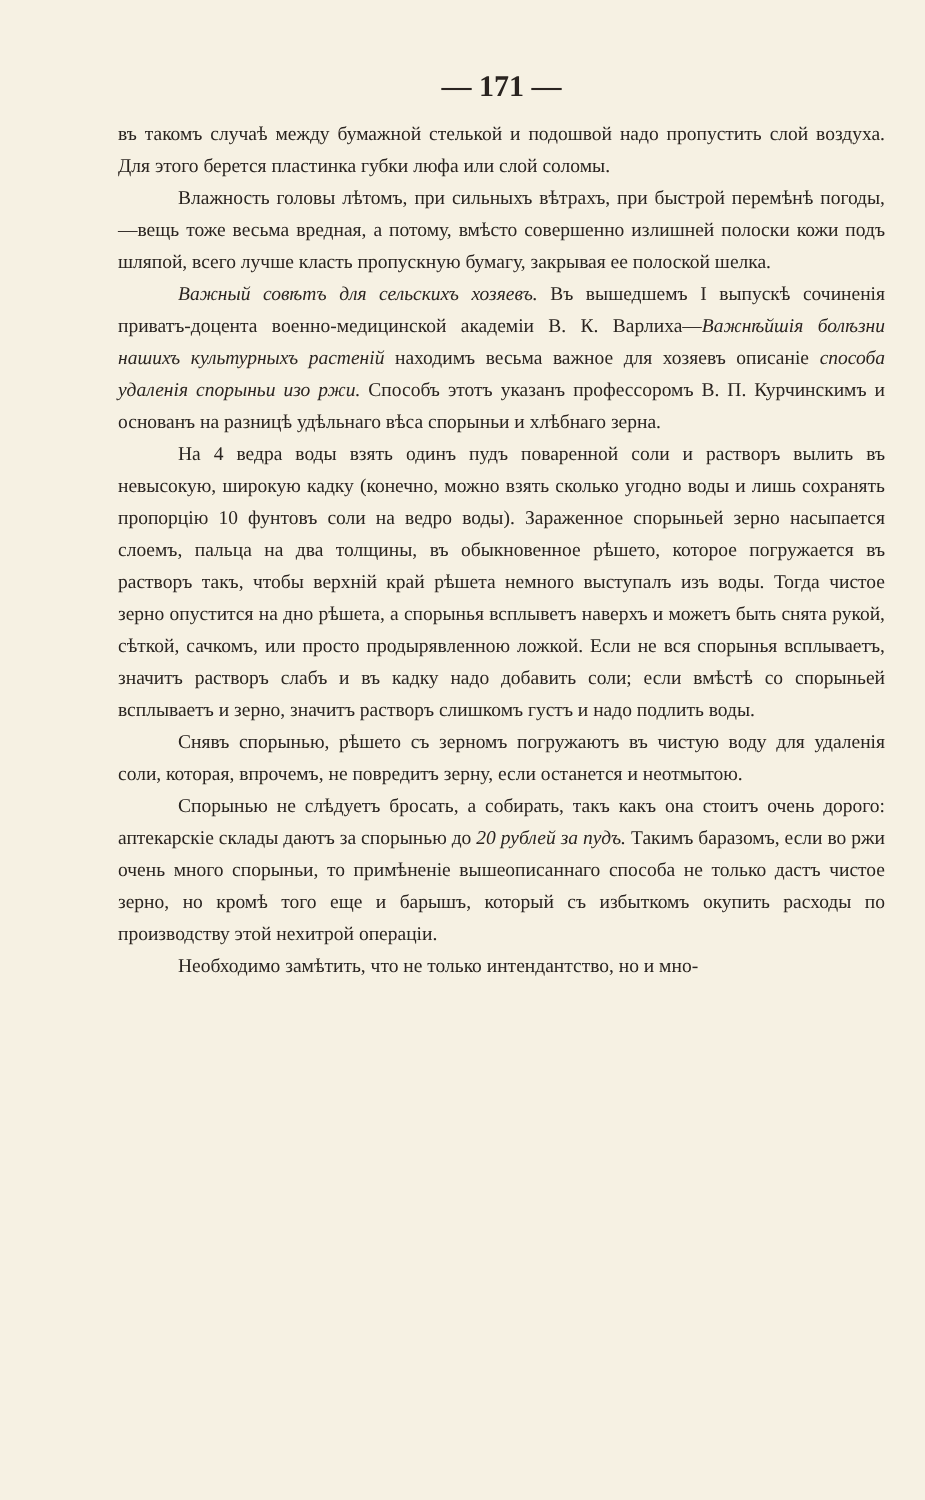— 171 —
въ такомъ случаѣ между бумажной стелькой и подошвой надо пропустить слой воздуха. Для этого берется пластинка губки люфа или слой соломы.
Влажность головы лѣтомъ, при сильныхъ вѣтрахъ, при быстрой перемѣнѣ погоды,—вещь тоже весьма вредная, а потому, вмѣсто совершенно излишней полоски кожи подъ шляпой, всего лучше класть пропускную бумагу, закрывая ее полоской шелка.
Важный совѣтъ для сельскихъ хозяевъ. Въ вышедшемъ I выпускѣ сочиненія приватъ-доцента военно-медицинской академіи В. К. Варлиха—Важнѣйшія болѣзни нашихъ культурныхъ растеній находимъ весьма важное для хозяевъ описаніе способа удаленія спорыньи изо ржи. Способъ этотъ указанъ профессоромъ В. П. Курчинскимъ и основанъ на разницѣ удѣльнаго вѣса спорыньи и хлѣбнаго зерна.
На 4 ведра воды взять одинъ пудъ поваренной соли и растворъ вылить въ невысокую, широкую кадку (конечно, можно взять сколько угодно воды и лишь сохранять пропорцію 10 фунтовъ соли на ведро воды). Зараженное спорыньей зерно насыпается слоемъ, пальца на два толщины, въ обыкновенное рѣшето, которое погружается въ растворъ такъ, чтобы верхній край рѣшета немного выступалъ изъ воды. Тогда чистое зерно опустится на дно рѣшета, а спорынья всплыветъ наверхъ и можетъ быть снята рукой, сѣткой, сачкомъ, или просто продырявленною ложкой. Если не вся спорынья всплываетъ, значитъ растворъ слабъ и въ кадку надо добавить соли; если вмѣстѣ со спорыньей всплываетъ и зерно, значитъ растворъ слишкомъ густъ и надо подлить воды.
Снявъ спорынью, рѣшето съ зерномъ погружаютъ въ чистую воду для удаленія соли, которая, впрочемъ, не повредитъ зерну, если останется и неотмытою.
Спорынью не слѣдуетъ бросать, а собирать, такъ какъ она стоитъ очень дорого: аптекарскіе склады даютъ за спорынью до 20 рублей за пудъ. Такимъ баразомъ, если во ржи очень много спорыньи, то примѣненіе вышеописаннаго способа не только дастъ чистое зерно, но кромѣ того еще и барышъ, который съ избыткомъ окупить расходы по производству этой нехитрой операціи.
Необходимо замѣтить, что не только интендантство, но и мно-